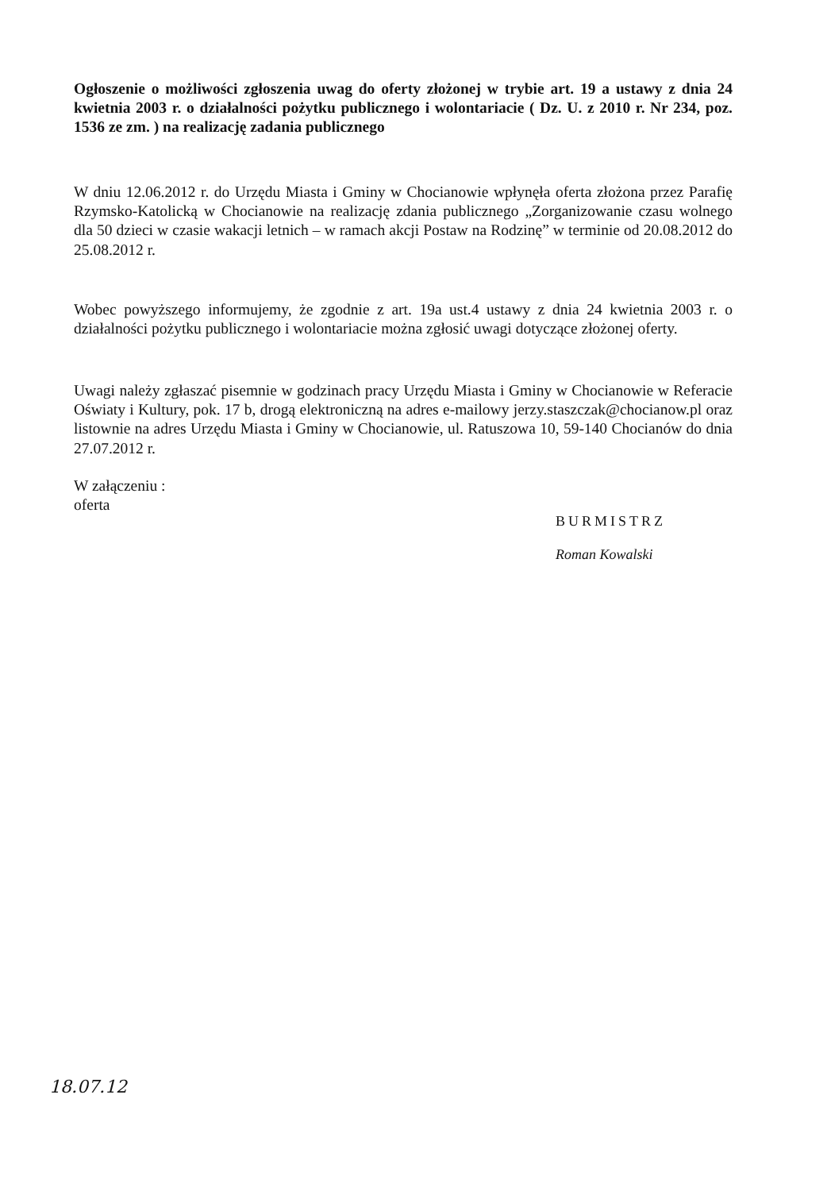Ogłoszenie o możliwości zgłoszenia uwag do oferty złożonej w trybie art. 19 a ustawy z dnia 24 kwietnia 2003 r. o działalności pożytku publicznego i wolontariacie ( Dz. U. z 2010 r. Nr 234, poz. 1536 ze zm. ) na realizację zadania publicznego
W dniu 12.06.2012 r. do Urzędu Miasta i Gminy w Chocianowie wpłynęła oferta złożona przez Parafię Rzymsko-Katolicką w Chocianowie na realizację zdania publicznego „Zorganizowanie czasu wolnego dla 50 dzieci w czasie wakacji letnich – w ramach akcji Postaw na Rodzinę” w terminie od 20.08.2012 do 25.08.2012 r.
Wobec powyższego informujemy, że zgodnie z art. 19a ust.4 ustawy z dnia 24 kwietnia 2003 r. o działalności pożytku publicznego i wolontariacie można zgłosić uwagi dotyczące złożonej oferty.
Uwagi należy zgłaszać pisemnie w godzinach pracy Urzędu Miasta i Gminy w Chocianowie w Referacie Oświaty i Kultury, pok. 17 b, drogą elektroniczną na adres e-mailowy jerzy.staszczak@chocianow.pl oraz listownie na adres Urzędu Miasta i Gminy w Chocianowie, ul. Ratuszowa 10, 59-140 Chocianów do dnia 27.07.2012 r.
W załączeniu :
oferta
BURMISTRZ
Roman Kowalski
18.07.12